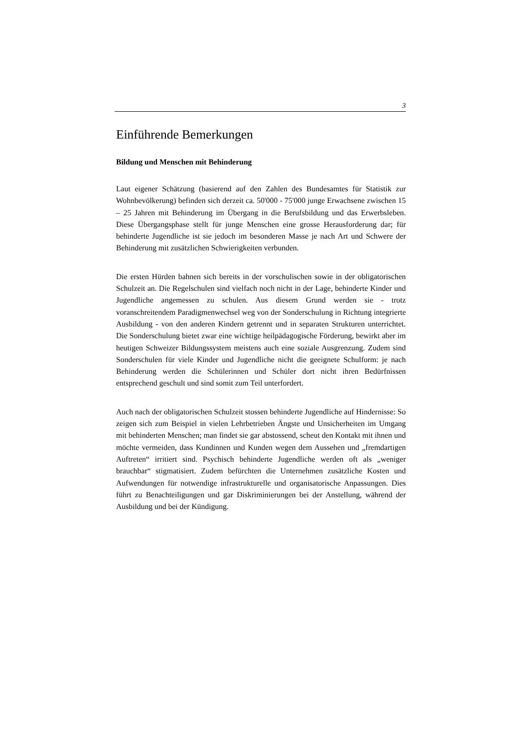3
Einführende Bemerkungen
Bildung und Menschen mit Behinderung
Laut eigener Schätzung (basierend auf den Zahlen des Bundesamtes für Statistik zur Wohnbevölkerung) befinden sich derzeit ca. 50'000 - 75'000 junge Erwachsene zwischen 15 – 25 Jahren mit Behinderung im Übergang in die Berufsbildung und das Erwerbsleben. Diese Übergangsphase stellt für junge Menschen eine grosse Herausforderung dar; für behinderte Jugendliche ist sie jedoch im besonderen Masse je nach Art und Schwere der Behinderung mit zusätzlichen Schwierigkeiten verbunden.
Die ersten Hürden bahnen sich bereits in der vorschulischen sowie in der obligatorischen Schulzeit an. Die Regelschulen sind vielfach noch nicht in der Lage, behinderte Kinder und Jugendliche angemessen zu schulen. Aus diesem Grund werden sie - trotz voranschreitendem Paradigmenwechsel weg von der Sonderschulung in Richtung integrierte Ausbildung - von den anderen Kindern getrennt und in separaten Strukturen unterrichtet. Die Sonderschulung bietet zwar eine wichtige heilpädagogische Förderung, bewirkt aber im heutigen Schweizer Bildungssystem meistens auch eine soziale Ausgrenzung. Zudem sind Sonderschulen für viele Kinder und Jugendliche nicht die geeignete Schulform: je nach Behinderung werden die Schülerinnen und Schüler dort nicht ihren Bedürfnissen entsprechend geschult und sind somit zum Teil unterfordert.
Auch nach der obligatorischen Schulzeit stossen behinderte Jugendliche auf Hindernisse: So zeigen sich zum Beispiel in vielen Lehrbetrieben Ängste und Unsicherheiten im Umgang mit behinderten Menschen; man findet sie gar abstossend, scheut den Kontakt mit ihnen und möchte vermeiden, dass Kundinnen und Kunden wegen dem Aussehen und „fremdartigen Auftreten“ irritiert sind. Psychisch behinderte Jugendliche werden oft als „weniger brauchbar“ stigmatisiert. Zudem befürchten die Unternehmen zusätzliche Kosten und Aufwendungen für notwendige infrastrukturelle und organisatorische Anpassungen. Dies führt zu Benachteiligungen und gar Diskriminierungen bei der Anstellung, während der Ausbildung und bei der Kündigung.